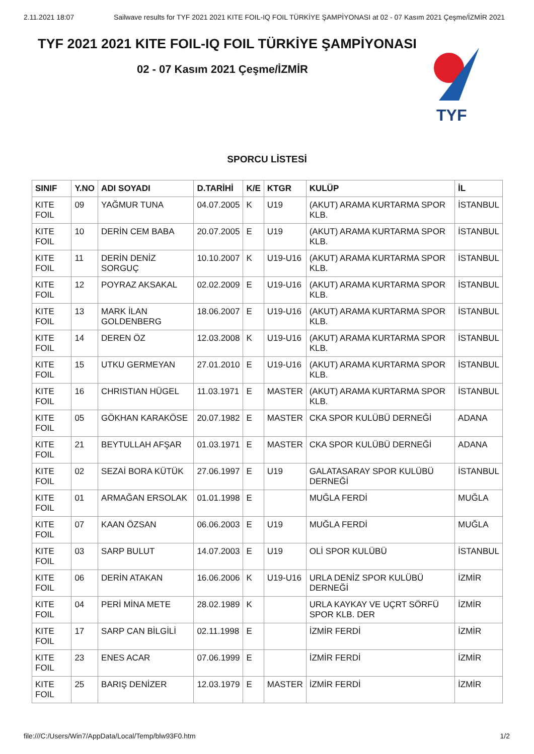2.11.2021 18:07 Sailwave results for TYF 2021 2021 KITE FOIL-IQ FOIL TÜRKİYE ŞAMPİYONASI at 02 - 07 Kasım 2021 Çeşme/İZMİR 2021
TYF 2021 2021 KITE FOIL-IQ FOIL TÜRKİYE ŞAMPİYONASI
02 - 07 Kasım 2021 Çeşme/İZMİR
TYF
SPORCU LİSTESİ
| SINIF | Y.NO | ADI SOYADI | D.TARİHİ | K/E | KTGR | KULÜP | İL |
| --- | --- | --- | --- | --- | --- | --- | --- |
| KITE FOIL | 09 | YAĞMUR TUNA | 04.07.2005 | K | U19 | (AKUT) ARAMA KURTARMA SPOR KLB. | İSTANBUL |
| KITE FOIL | 10 | DERİN CEM BABA | 20.07.2005 | E | U19 | (AKUT) ARAMA KURTARMA SPOR KLB. | İSTANBUL |
| KITE FOIL | 11 | DERİN DENİZ SORGUÇ | 10.10.2007 | K | U19-U16 | (AKUT) ARAMA KURTARMA SPOR KLB. | İSTANBUL |
| KITE FOIL | 12 | POYRAZ AKSAKAL | 02.02.2009 | E | U19-U16 | (AKUT) ARAMA KURTARMA SPOR KLB. | İSTANBUL |
| KITE FOIL | 13 | MARK İLAN GOLDENBERG | 18.06.2007 | E | U19-U16 | (AKUT) ARAMA KURTARMA SPOR KLB. | İSTANBUL |
| KITE FOIL | 14 | DEREN ÖZ | 12.03.2008 | K | U19-U16 | (AKUT) ARAMA KURTARMA SPOR KLB. | İSTANBUL |
| KITE FOIL | 15 | UTKU GERMEYAN | 27.01.2010 | E | U19-U16 | (AKUT) ARAMA KURTARMA SPOR KLB. | İSTANBUL |
| KITE FOIL | 16 | CHRISTIAN HÜGEL | 11.03.1971 | E | MASTER | (AKUT) ARAMA KURTARMA SPOR KLB. | İSTANBUL |
| KITE FOIL | 05 | GÖKHAN KARAKÖSE | 20.07.1982 | E | MASTER | CKA SPOR KULÜBÜ DERNEĞİ | ADANA |
| KITE FOIL | 21 | BEYTULLAH AFŞAR | 01.03.1971 | E | MASTER | CKA SPOR KULÜBÜ DERNEĞİ | ADANA |
| KITE FOIL | 02 | SEZAİ BORA KÜTÜK | 27.06.1997 | E | U19 | GALATASARAY SPOR KULÜBÜ DERNEĞİ | İSTANBUL |
| KITE FOIL | 01 | ARMAĞAN ERSOLAK | 01.01.1998 | E | | MUĞLA FERDİ | MUĞLA |
| KITE FOIL | 07 | KAAN ÖZSAN | 06.06.2003 | E | U19 | MUĞLA FERDİ | MUĞLA |
| KITE FOIL | 03 | SARP BULUT | 14.07.2003 | E | U19 | OLİ SPOR KULÜBÜ | İSTANBUL |
| KITE FOIL | 06 | DERİN ATAKAN | 16.06.2006 | K | U19-U16 | URLA DENİZ SPOR KULÜBÜ DERNEĞİ | İZMİR |
| KITE FOIL | 04 | PERİ MİNA METE | 28.02.1989 | K | | URLA KAYKAY VE UÇRT SÖRFÜ SPOR KLB. DER | İZMİR |
| KITE FOIL | 17 | SARP CAN BİLGİLİ | 02.11.1998 | E | | İZMİR FERDİ | İZMİR |
| KITE FOIL | 23 | ENES ACAR | 07.06.1999 | E | | İZMİR FERDİ | İZMİR |
| KITE FOIL | 25 | BARIŞ DENİZER | 12.03.1979 | E | MASTER | İZMİR FERDİ | İZMİR |
file:///C:/Users/Win7/AppData/Local/Temp/blw93F0.htm 1/2